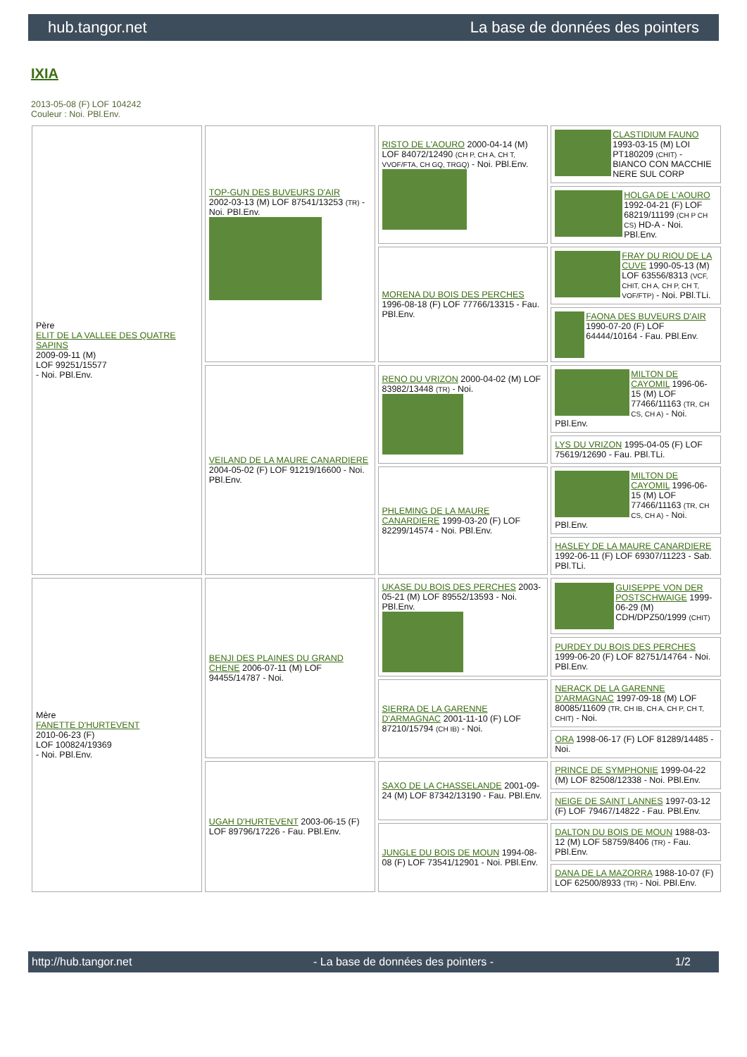hub.tangor.net La base de données des pointers
IXIA
2013-05-08 (F) LOF 104242
Couleur : Noi. PBl.Env.
| Père ELIT DE LA VALLEE DES QUATRE SAPINS 2009-09-11 (M) LOF 99251/15577 - Noi. PBl.Env. | TOP-GUN DES BUVEURS D'AIR 2002-03-13 (M) LOF 87541/13253 (TR) - Noi. PBl.Env. | RISTO DE L'AOURO 2000-04-14 (M) LOF 84072/12490 (CH P, CH A, CH T, VVOF/FTA, CH GQ, TRGQ) - Noi. PBl.Env. | CLASTIDIUM FAUNO 1993-03-15 (M) LOI PT180209 (CHIT) - BIANCO CON MACCHIE NERE SUL CORP |
| | | | HOLGA DE L'AOURO 1992-04-21 (F) LOF 68219/11199 (CH P CH CS) HD-A - Noi. PBl.Env. |
| | | MORENA DU BOIS DES PERCHES 1996-08-18 (F) LOF 77766/13315 - Fau. PBl.Env. | FRAY DU RIOU DE LA CUVE 1990-05-13 (M) LOF 63556/8313 (VCF, CHIT, CH A, CH P, CH T, VOF/FTP) - Noi. PBl.TLi. |
| | | | FAONA DES BUVEURS D'AIR 1990-07-20 (F) LOF 64444/10164 - Fau. PBl.Env. |
| | VEILAND DE LA MAURE CANARDIERE 2004-05-02 (F) LOF 91219/16600 - Noi. PBl.Env. | RENO DU VRIZON 2000-04-02 (M) LOF 83982/13448 (TR) - Noi. | MILTON DE CAYOMIL 1996-06-15 (M) LOF 77466/11163 (TR, CH CS, CH A) - Noi. PBl.Env. |
| | | | LYS DU VRIZON 1995-04-05 (F) LOF 75619/12690 - Fau. PBl.TLi. |
| | | PHLEMING DE LA MAURE CANARDIERE 1999-03-20 (F) LOF 82299/14574 - Noi. PBl.Env. | MILTON DE CAYOMIL 1996-06-15 (M) LOF 77466/11163 (TR, CH CS, CH A) - Noi. PBl.Env. |
| | | | HASLEY DE LA MAURE CANARDIERE 1992-06-11 (F) LOF 69307/11223 - Sab. PBl.TLi. |
| Mère FANETTE D'HURTEVENT 2010-06-23 (F) LOF 100824/19369 - Noi. PBl.Env. | BENJI DES PLAINES DU GRAND CHENE 2006-07-11 (M) LOF 94455/14787 - Noi. | UKASE DU BOIS DES PERCHES 2003-05-21 (M) LOF 89552/13593 - Noi. PBl.Env. | GUISEPPE VON DER POSTSCHWAIGE 1999-06-29 (M) CDH/DPZ50/1999 (CHIT) |
| | | | PURDEY DU BOIS DES PERCHES 1999-06-20 (F) LOF 82751/14764 - Noi. PBl.Env. |
| | | SIERRA DE LA GARENNE D'ARMAGNAC 2001-11-10 (F) LOF 87210/15794 (CH IB) - Noi. | NERACK DE LA GARENNE D'ARMAGNAC 1997-09-18 (M) LOF 80085/11609 (TR, CH IB, CH A, CH P, CH T, CHIT) - Noi. |
| | | | ORA 1998-06-17 (F) LOF 81289/14485 - Noi. |
| | UGAH D'HURTEVENT 2003-06-15 (F) LOF 89796/17226 - Fau. PBl.Env. | SAXO DE LA CHASSELANDE 2001-09-24 (M) LOF 87342/13190 - Fau. PBl.Env. | PRINCE DE SYMPHONIE 1999-04-22 (M) LOF 82508/12338 - Noi. PBl.Env. |
| | | | NEIGE DE SAINT LANNES 1997-03-12 (F) LOF 79467/14822 - Fau. PBl.Env. |
| | | JUNGLE DU BOIS DE MOUN 1994-08-08 (F) LOF 73541/12901 - Noi. PBl.Env. | DALTON DU BOIS DE MOUN 1988-03-12 (M) LOF 58759/8406 (TR) - Fau. PBl.Env. |
| | | | DANA DE LA MAZORRA 1988-10-07 (F) LOF 62500/8933 (TR) - Noi. PBl.Env. |
http://hub.tangor.net - La base de données des pointers - 1/2